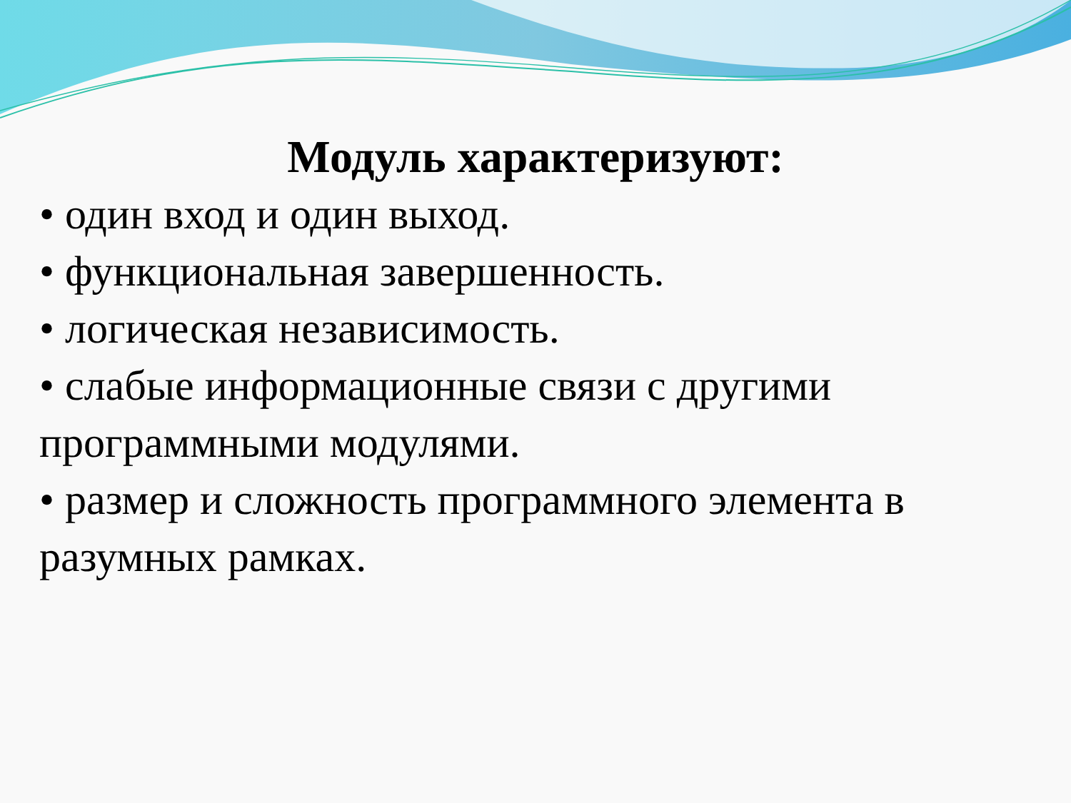Модуль характеризуют:
• один вход и один выход.
• функциональная завершенность.
• логическая независимость.
• слабые информационные связи с другими программными модулями.
• размер и сложность программного элемента в разумных рамках.